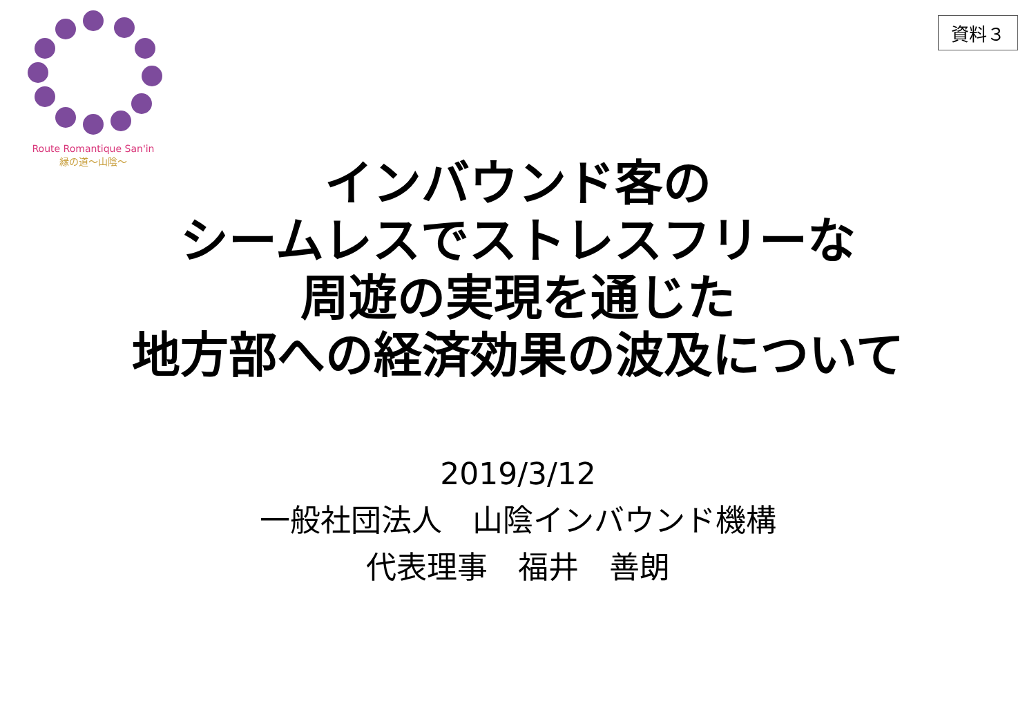Route Romantique San'in
縁の道～山陰～
資料３
インバウンド客の
シームレスでストレスフリーな
周遊の実現を通じた
地方部への経済効果の波及について
2019/3/12
一般社団法人　山陰インバウンド機構
代表理事　福井　善朗